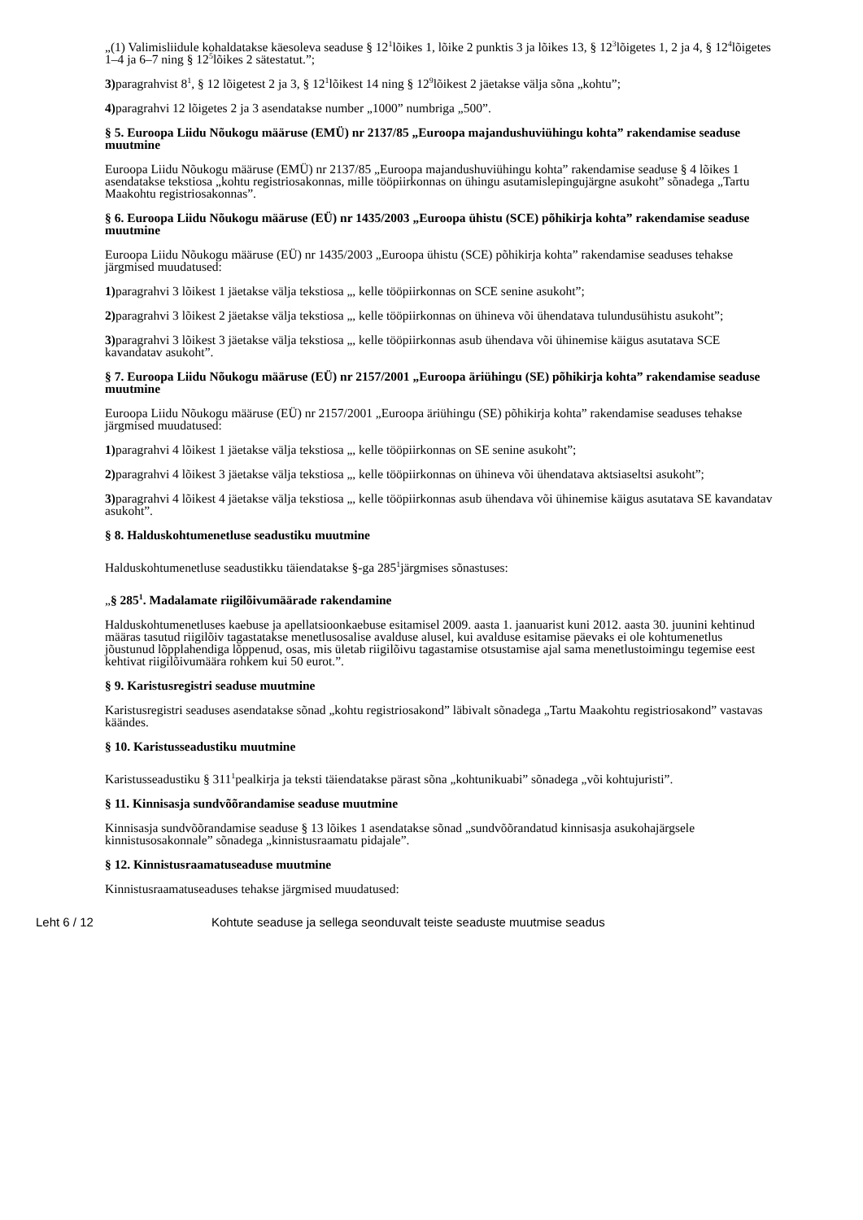„(1) Valimisliidule kohaldatakse käesoleva seaduse § 12<sup>1</sup>lõikes 1, lõike 2 punktis 3 ja lõikes 13, § 12<sup>3</sup>lõigetes 1, 2 ja 4, § 12<sup>4</sup>lõigetes 1–4 ja 6–7 ning § 12<sup>5</sup>lõikes 2 sätestatut.”;
3) paragrahvist 8<sup>1</sup>, § 12 lõigetest 2 ja 3, § 12<sup>1</sup>lõikest 14 ning § 12<sup>9</sup>lõikest 2 jäetakse välja sõna „kohtu”;
4) paragrahvi 12 lõigetes 2 ja 3 asendatakse number „1000” numbriga „500”.
§ 5. Euroopa Liidu Nõukogu määruse (EMÜ) nr 2137/85 „Euroopa majandushuviühingu kohta” rakendamise seaduse muutmine
Euroopa Liidu Nõukogu määruse (EMÜ) nr 2137/85 „Euroopa majandushuviühingu kohta” rakendamise seaduse § 4 lõikes 1 asendatakse tekstiosa „kohtu registriosakonnas, mille tööpiirkonnas on ühingu asutamislepingujärgne asukoht” sõnadega „Tartu Maakohtu registriosakonnas”.
§ 6. Euroopa Liidu Nõukogu määruse (EÜ) nr 1435/2003 „Euroopa ühistu (SCE) põhikirja kohta” rakendamise seaduse muutmine
Euroopa Liidu Nõukogu määruse (EÜ) nr 1435/2003 „Euroopa ühistu (SCE) põhikirja kohta” rakendamise seaduses tehakse järgmised muudatused:
1) paragrahvi 3 lõikest 1 jäetakse välja tekstiosa „, kelle tööpiirkonnas on SCE senine asukoht”;
2) paragrahvi 3 lõikest 2 jäetakse välja tekstiosa „, kelle tööpiirkonnas on ühineva või ühendatava tulundusühistu asukoht”;
3) paragrahvi 3 lõikest 3 jäetakse välja tekstiosa „, kelle tööpiirkonnas asub ühendava või ühinemise käigus asutatava SCE kavandatav asukoht”.
§ 7. Euroopa Liidu Nõukogu määruse (EÜ) nr 2157/2001 „Euroopa äriühingu (SE) põhikirja kohta” rakendamise seaduse muutmine
Euroopa Liidu Nõukogu määruse (EÜ) nr 2157/2001 „Euroopa äriühingu (SE) põhikirja kohta” rakendamise seaduses tehakse järgmised muudatused:
1) paragrahvi 4 lõikest 1 jäetakse välja tekstiosa „, kelle tööpiirkonnas on SE senine asukoht”;
2) paragrahvi 4 lõikest 3 jäetakse välja tekstiosa „, kelle tööpiirkonnas on ühineva või ühendatava aktsiaseltsi asukoht”;
3) paragrahvi 4 lõikest 4 jäetakse välja tekstiosa „, kelle tööpiirkonnas asub ühendava või ühinemise käigus asutatava SE kavandatav asukoht”.
§ 8. Halduskohtumenetluse seadustiku muutmine
Halduskohtumenetluse seadustikku täiendatakse §-ga 285<sup>1</sup>järgmises sõnastuses:
„§ 285<sup>1</sup>. Madalamate riigilõivumäärade rakendamine
Halduskohtumenetluses kaebuse ja apellatsioonkaebuse esitamisel 2009. aasta 1. jaanuarist kuni 2012. aasta 30. juunini kehtinud määras tasutud riigilõiv tagastatakse menetlusosalise avalduse alusel, kui avalduse esitamise päevaks ei ole kohtumenetlus jõustunud lõpplahendiga lõppenud, osas, mis ületab riigilõivu tagastamise otsustamise ajal sama menetlustoimingu tegemise eest kehtivat riigilõivumäära rohkem kui 50 eurot.”.
§ 9. Karistusregistri seaduse muutmine
Karistusregistri seaduses asendatakse sõnad „kohtu registriosakond” läbivalt sõnadega „Tartu Maakohtu registriosakond” vastavas käändes.
§ 10. Karistusseadustiku muutmine
Karistusseadustiku § 311<sup>1</sup>pealkirja ja teksti täiendatakse pärast sõna „kohtunikuabi” sõnadega „või kohtujuristi”.
§ 11. Kinnisasja sundvõõrandamise seaduse muutmine
Kinnisasja sundvõõrandamise seaduse § 13 lõikes 1 asendatakse sõnad „sundvõõrandatud kinnisasja asukohajärgsele kinnistusosakonnale” sõnadega „kinnistusraamatu pidajale”.
§ 12. Kinnistusraamatuseaduse muutmine
Kinnistusraamatuseaduses tehakse järgmised muudatused:
Leht 6 / 12 Kohtute seaduse ja sellega seonduvalt teiste seaduste muutmise seadus